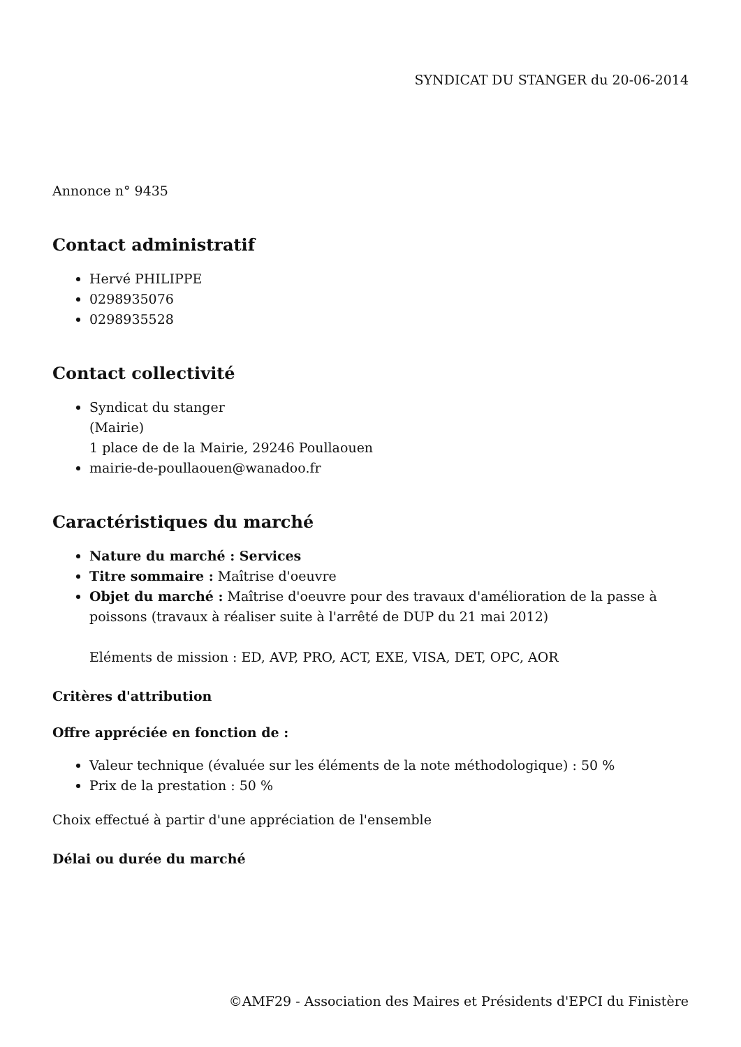SYNDICAT DU STANGER du 20-06-2014
Annonce n° 9435
Contact administratif
Hervé PHILIPPE
0298935076
0298935528
Contact collectivité
Syndicat du stanger
(Mairie)
1 place de de la Mairie, 29246 Poullaouen
mairie-de-poullaouen@wanadoo.fr
Caractéristiques du marché
Nature du marché : Services
Titre sommaire : Maîtrise d'oeuvre
Objet du marché : Maîtrise d'oeuvre pour des travaux d'amélioration de la passe à poissons (travaux à réaliser suite à l'arrêté de DUP du 21 mai 2012)
Eléments de mission : ED, AVP, PRO, ACT, EXE, VISA, DET, OPC, AOR
Critères d'attribution
Offre appréciée en fonction de :
Valeur technique (évaluée sur les éléments de la note méthodologique) : 50 %
Prix de la prestation : 50 %
Choix effectué à partir d'une appréciation de l'ensemble
Délai ou durée du marché
©AMF29 - Association des Maires et Présidents d'EPCI du Finistère